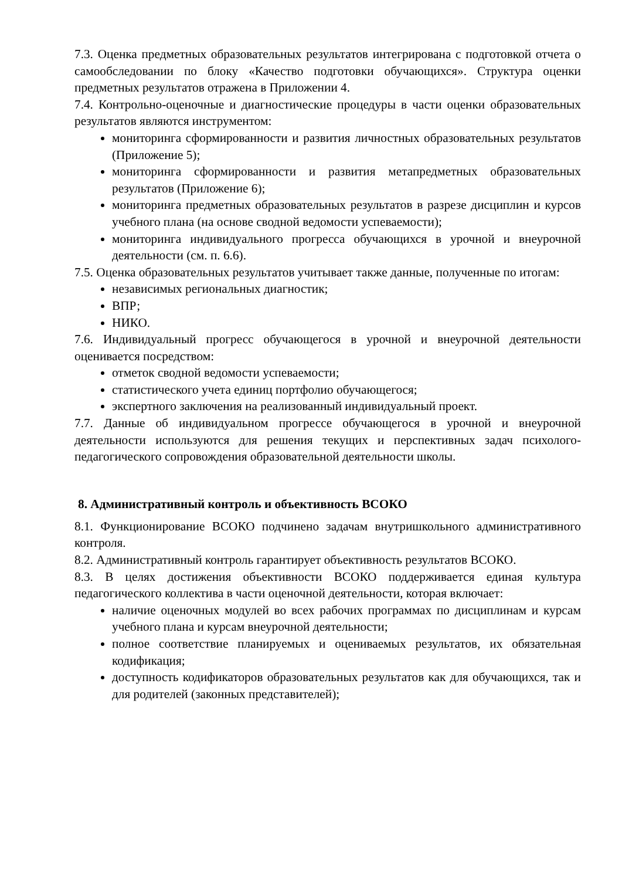7.3. Оценка предметных образовательных результатов интегрирована с подготовкой отчета о самообследовании по блоку «Качество подготовки обучающихся». Структура оценки предметных результатов отражена в Приложении 4.
7.4. Контрольно-оценочные и диагностические процедуры в части оценки образовательных результатов являются инструментом:
мониторинга сформированности и развития личностных образовательных результатов (Приложение 5);
мониторинга сформированности и развития метапредметных образовательных результатов (Приложение 6);
мониторинга предметных образовательных результатов в разрезе дисциплин и курсов учебного плана (на основе сводной ведомости успеваемости);
мониторинга индивидуального прогресса обучающихся в урочной и внеурочной деятельности (см. п. 6.6).
7.5. Оценка образовательных результатов учитывает также данные, полученные по итогам:
независимых региональных диагностик;
ВПР;
НИКО.
7.6. Индивидуальный прогресс обучающегося в урочной и внеурочной деятельности оценивается посредством:
отметок сводной ведомости успеваемости;
статистического учета единиц портфолио обучающегося;
экспертного заключения на реализованный индивидуальный проект.
7.7. Данные об индивидуальном прогрессе обучающегося в урочной и внеурочной деятельности используются для решения текущих и перспективных задач психолого-педагогического сопровождения образовательной деятельности школы.
8. Административный контроль и объективность ВСОКО
8.1. Функционирование ВСОКО подчинено задачам внутришкольного административного контроля.
8.2. Административный контроль гарантирует объективность результатов ВСОКО.
8.3. В целях достижения объективности ВСОКО поддерживается единая культура педагогического коллектива в части оценочной деятельности, которая включает:
наличие оценочных модулей во всех рабочих программах по дисциплинам и курсам учебного плана и курсам внеурочной деятельности;
полное соответствие планируемых и оцениваемых результатов, их обязательная кодификация;
доступность кодификаторов образовательных результатов как для обучающихся, так и для родителей (законных представителей);